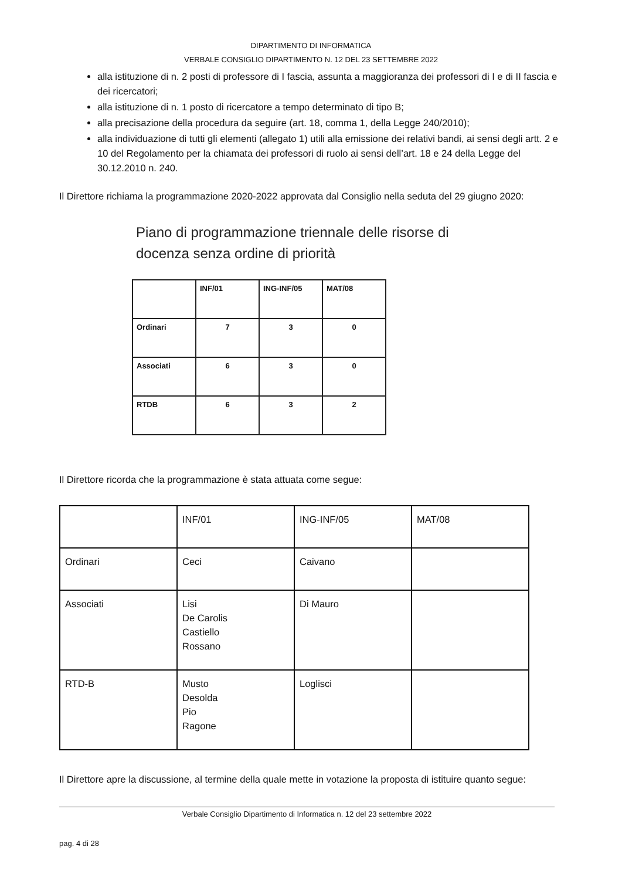DIPARTIMENTO DI INFORMATICA
VERBALE CONSIGLIO DIPARTIMENTO N. 12 DEL 23 SETTEMBRE 2022
alla istituzione di n. 2 posti di professore di I fascia, assunta a maggioranza dei professori di I e di II fascia e dei ricercatori;
alla istituzione di n. 1 posto di ricercatore a tempo determinato di tipo B;
alla precisazione della procedura da seguire (art. 18, comma 1, della Legge 240/2010);
alla individuazione di tutti gli elementi (allegato 1) utili alla emissione dei relativi bandi, ai sensi degli artt. 2 e 10 del Regolamento per la chiamata dei professori di ruolo ai sensi dell’art. 18 e 24 della Legge del 30.12.2010 n. 240.
Il Direttore richiama la programmazione 2020-2022 approvata dal Consiglio nella seduta del 29 giugno 2020:
Piano di programmazione triennale delle risorse di
docenza senza ordine di priorità
| | INF/01 | ING-INF/05 | MAT/08 |
| Ordinari | 7 | 3 | 0 |
| Associati | 6 | 3 | 0 |
| RTDB | 6 | 3 | 2 |
Il Direttore ricorda che la programmazione è stata attuata come segue:
| | INF/01 | ING-INF/05 | MAT/08 |
| Ordinari | Ceci | Caivano | |
| Associati | Lisi De Carolis Castiello Rossano | Di Mauro | |
| RTD-B | Musto Desolda Pio Ragone | Loglisci | |
Il Direttore apre la discussione, al termine della quale mette in votazione la proposta di istituire quanto segue:
Verbale Consiglio Dipartimento di Informatica n. 12 del 23 settembre 2022
pag. 4 di 28